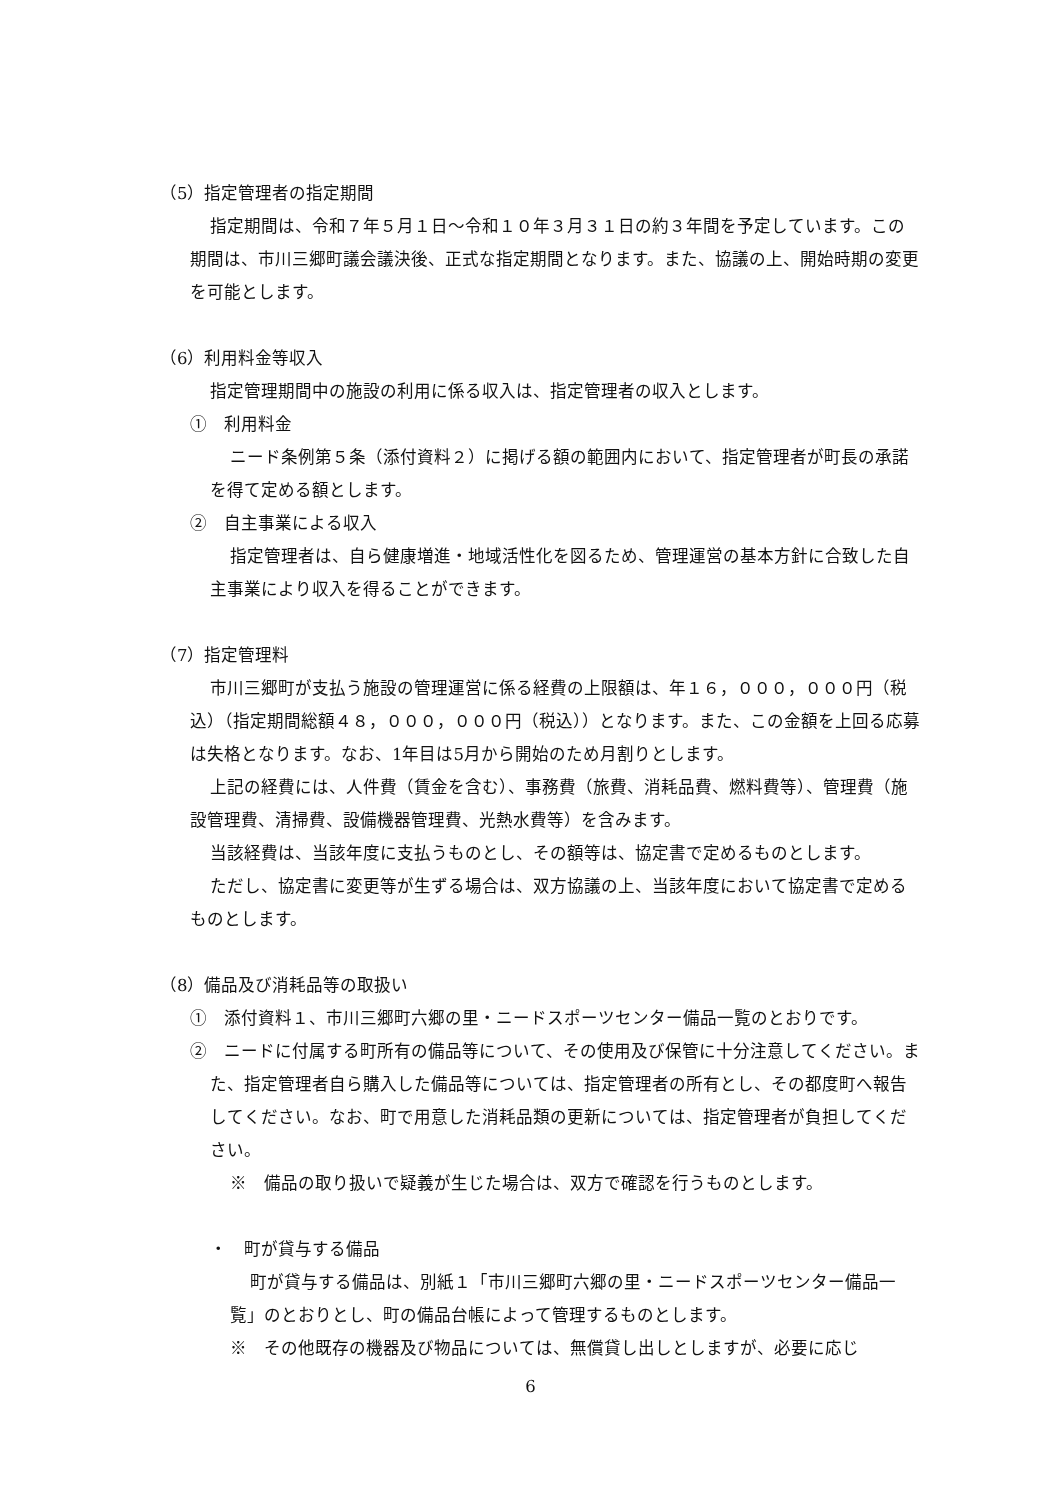（5）指定管理者の指定期間
指定期間は、令和７年５月１日～令和１０年３月３１日の約３年間を予定しています。この期間は、市川三郷町議会議決後、正式な指定期間となります。また、協議の上、開始時期の変更を可能とします。
（6）利用料金等収入
指定管理期間中の施設の利用に係る収入は、指定管理者の収入とします。
①　利用料金
ニード条例第５条（添付資料２）に掲げる額の範囲内において、指定管理者が町長の承諾を得て定める額とします。
②　自主事業による収入
指定管理者は、自ら健康増進・地域活性化を図るため、管理運営の基本方針に合致した自主事業により収入を得ることができます。
（7）指定管理料
市川三郷町が支払う施設の管理運営に係る経費の上限額は、年１６，０００，０００円（税込）（指定期間総額４８，０００，０００円（税込））となります。また、この金額を上回る応募は失格となります。なお、1年目は5月から開始のため月割りとします。
上記の経費には、人件費（賃金を含む）、事務費（旅費、消耗品費、燃料費等）、管理費（施設管理費、清掃費、設備機器管理費、光熱水費等）を含みます。
当該経費は、当該年度に支払うものとし、その額等は、協定書で定めるものとします。
ただし、協定書に変更等が生ずる場合は、双方協議の上、当該年度において協定書で定めるものとします。
（8）備品及び消耗品等の取扱い
①　添付資料１、市川三郷町六郷の里・ニードスポーツセンター備品一覧のとおりです。
②　ニードに付属する町所有の備品等について、その使用及び保管に十分注意してください。また、指定管理者自ら購入した備品等については、指定管理者の所有とし、その都度町へ報告してください。なお、町で用意した消耗品類の更新については、指定管理者が負担してください。
※　備品の取り扱いで疑義が生じた場合は、双方で確認を行うものとします。
・　町が貸与する備品
町が貸与する備品は、別紙１「市川三郷町六郷の里・ニードスポーツセンター備品一覧」のとおりとし、町の備品台帳によって管理するものとします。
※　その他既存の機器及び物品については、無償貸し出しとしますが、必要に応じ
6